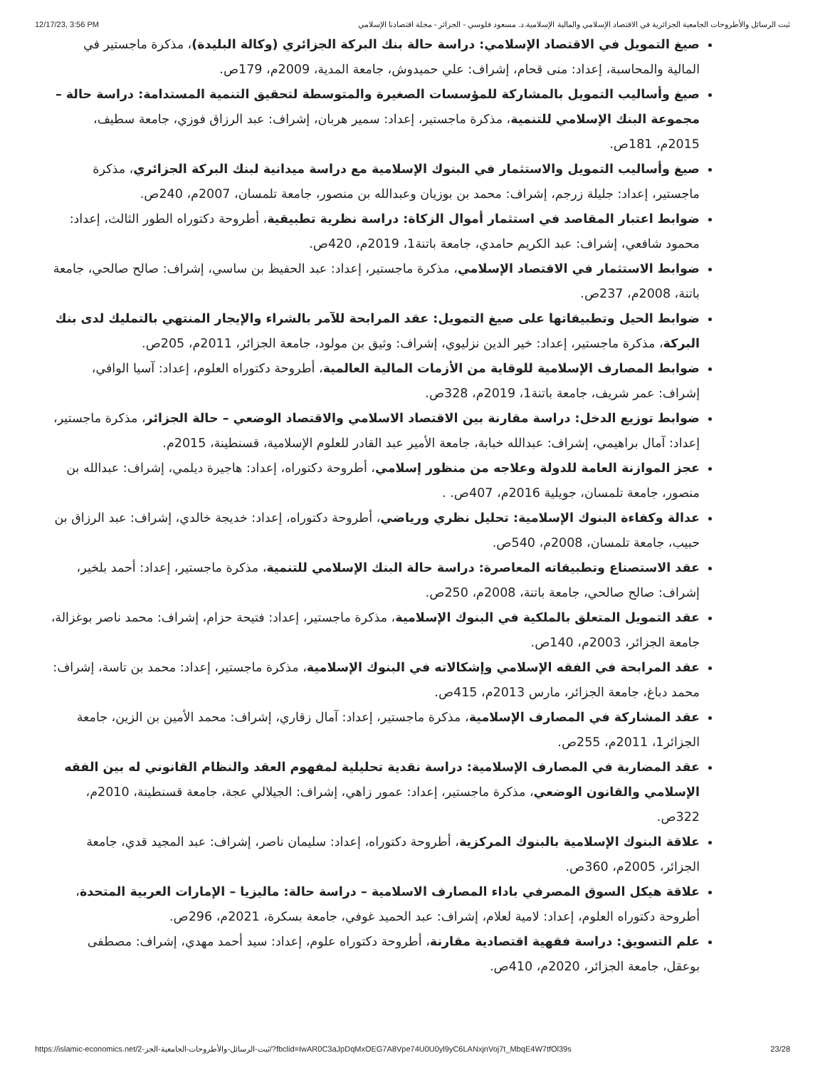12/17/23, 3:56 PM ثبت الرسائل والأطروحات الجامعية الجزائرية في الاقتصاد الإسلامي والمالية الإسلامية.د. مسعود فلوسي - الجزائر - مجلة اقتصادنا الإسلامي
صيغ التمويل في الاقتصاد الإسلامي: دراسة حالة بنك البركة الجزائري (وكالة البليدة)، مذكرة ماجستير في المالية والمحاسبة، إعداد: منى قحام، إشراف: علي حميدوش، جامعة المدية، 2009م، 179ص.
صيغ وأساليب التمويل بالمشاركة للمؤسسات الصغيرة والمتوسطة لتحقيق التنمية المستدامة: دراسة حالة – مجموعة البنك الإسلامي للتنمية، مذكرة ماجستير، إعداد: سمير هربان، إشراف: عبد الرزاق فوزي، جامعة سطيف، 2015م، 181ص.
صيغ وأساليب التمويل والاستثمار في البنوك الإسلامية مع دراسة ميدانية لبنك البركة الجزائري، مذكرة ماجستير، إعداد: جليلة زرجم، إشراف: محمد بن بوزيان وعبدالله بن منصور، جامعة تلمسان، 2007م، 240ص.
ضوابط اعتبار المقاصد في استثمار أموال الزكاة: دراسة نظرية تطبيقية، أطروحة دكتوراه الطور الثالث، إعداد: محمود شافعي، إشراف: عبد الكريم حامدي، جامعة باتنة1، 2019م، 420ص.
ضوابط الاستثمار في الاقتصاد الإسلامي، مذكرة ماجستير، إعداد: عبد الحفيظ بن ساسي، إشراف: صالح صالحي، جامعة باتنة، 2008م، 237ص.
ضوابط الحيل وتطبيقاتها على صيغ التمويل: عقد المرابحة للآمر بالشراء والإيجار المنتهي بالتمليك لدى بنك البركة، مذكرة ماجستير، إعداد: خير الدين نزليوي، إشراف: وثيق بن مولود، جامعة الجزائر، 2011م، 205ص.
ضوابط المصارف الإسلامية للوقاية من الأزمات المالية العالمية، أطروحة دكتوراه العلوم، إعداد: آسيا الوافي، إشراف: عمر شريف، جامعة باتنة1، 2019م، 328ص.
ضوابط توزيع الدخل: دراسة مقارنة بين الاقتصاد الاسلامي والاقتصاد الوضعي – حالة الجزائر، مذكرة ماجستير، إعداد: آمال براهيمي، إشراف: عبدالله خبابة، جامعة الأمير عبد القادر للعلوم الإسلامية، قسنطينة، 2015م.
عجز الموازنة العامة للدولة وعلاجه من منظور إسلامي، أطروحة دكتوراه، إعداد: هاجيرة ديلمي، إشراف: عبدالله بن منصور، جامعة تلمسان، جويلية 2016م، 407ص. .
عدالة وكفاءة البنوك الإسلامية: تحليل نظري ورياضي، أطروحة دكتوراه، إعداد: خديجة خالدي، إشراف: عبد الرزاق بن حبيب، جامعة تلمسان، 2008م، 540ص.
عقد الاستصناع وتطبيقاته المعاصرة: دراسة حالة البنك الإسلامي للتنمية، مذكرة ماجستير، إعداد: أحمد بلخير، إشراف: صالح صالحي، جامعة باتنة، 2008م، 250ص.
عقد التمويل المتعلق بالملكية في البنوك الإسلامية، مذكرة ماجستير، إعداد: فتيحة حزام، إشراف: محمد ناصر بوغزالة، جامعة الجزائر، 2003م، 140ص.
عقد المرابحة في الفقه الإسلامي وإشكالاته في البنوك الإسلامية، مذكرة ماجستير، إعداد: محمد بن تاسة، إشراف: محمد دباغ، جامعة الجزائر، مارس 2013م، 415ص.
عقد المشاركة في المصارف الإسلامية، مذكرة ماجستير، إعداد: آمال زقاري، إشراف: محمد الأمين بن الزين، جامعة الجزائر1، 2011م، 255ص.
عقد المضاربة في المصارف الإسلامية: دراسة نقدية تحليلية لمفهوم العقد والنظام القانوني له بين الفقه الإسلامي والقانون الوضعي، مذكرة ماجستير، إعداد: عمور زاهي، إشراف: الجيلالي عجة، جامعة قسنطينة، 2010م، 322ص.
علاقة البنوك الإسلامية بالبنوك المركزية، أطروحة دكتوراه، إعداد: سليمان ناصر، إشراف: عبد المجيد قدي، جامعة الجزائر، 2005م، 360ص.
علاقة هيكل السوق المصرفي باداء المصارف الاسلامية – دراسة حالة: ماليزيا – الإمارات العربية المتحدة، أطروحة دكتوراه العلوم، إعداد: لامية لعلام، إشراف: عبد الحميد غوفي، جامعة بسكرة، 2021م، 296ص.
علم التسويق: دراسة فقهية اقتصادية مقارنة، أطروحة دكتوراه علوم، إعداد: سيد أحمد مهدي، إشراف: مصطفى بوعقل، جامعة الجزائر، 2020م، 410ص.
https://islamic-economics.net/2-ثبت-الرسائل-والأطروحات-الجامعية-الجز/?fbclid=IwAR0C3aJpDqMxOEG7A8Vpe74U0U0yl9yC6LANxjnVoj7t_MbqE4W7tfOl39s 23/28